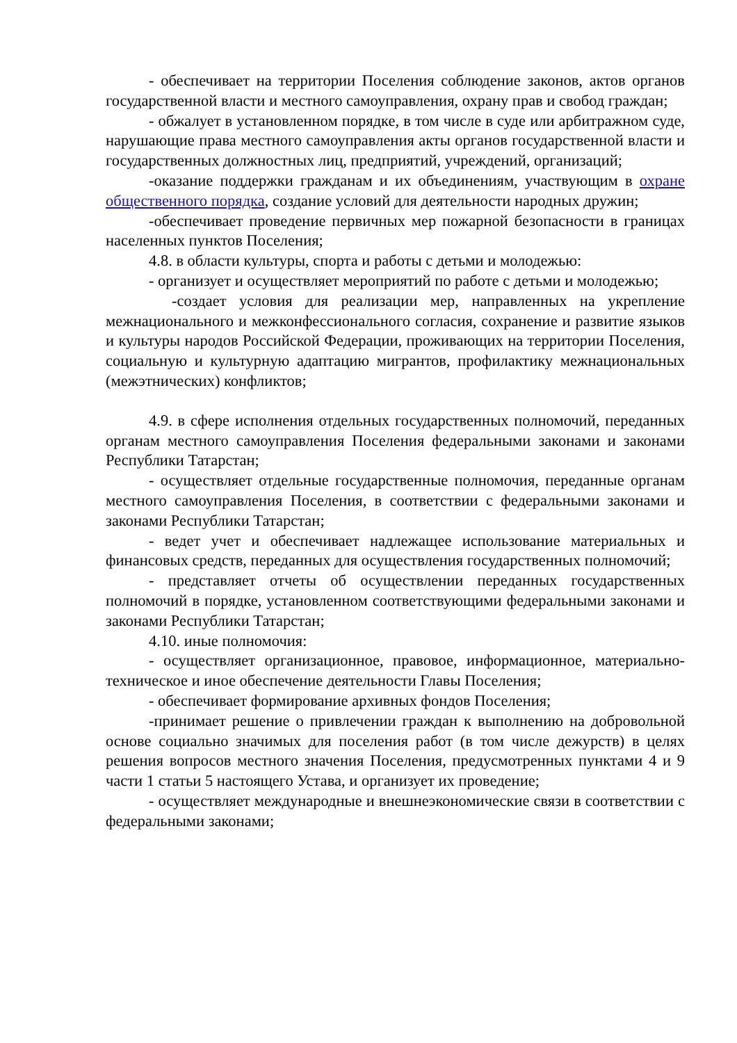- обеспечивает на территории Поселения соблюдение законов, актов органов государственной власти и местного самоуправления, охрану прав и свобод граждан;
- обжалует в установленном порядке, в том числе в суде или арбитражном суде, нарушающие права местного самоуправления акты органов государственной власти и государственных должностных лиц, предприятий, учреждений, организаций;
-оказание поддержки гражданам и их объединениям, участвующим в охране общественного порядка, создание условий для деятельности народных дружин;
-обеспечивает проведение первичных мер пожарной безопасности в границах населенных пунктов Поселения;
4.8. в области культуры, спорта и работы с детьми и молодежью:
- организует и осуществляет мероприятий по работе с детьми и молодежью;
-создает условия для реализации мер, направленных на укрепление межнационального и межконфессионального согласия, сохранение и развитие языков и культуры народов Российской Федерации, проживающих на территории Поселения, социальную и культурную адаптацию мигрантов, профилактику межнациональных (межэтнических) конфликтов;
4.9. в сфере исполнения отдельных государственных полномочий, переданных органам местного самоуправления Поселения федеральными законами и законами Республики Татарстан;
- осуществляет отдельные государственные полномочия, переданные органам местного самоуправления Поселения, в соответствии с федеральными законами и законами Республики Татарстан;
- ведет учет и обеспечивает надлежащее использование материальных и финансовых средств, переданных для осуществления государственных полномочий;
- представляет отчеты об осуществлении переданных государственных полномочий в порядке, установленном соответствующими федеральными законами и законами Республики Татарстан;
4.10. иные полномочия:
- осуществляет организационное, правовое, информационное, материально-техническое и иное обеспечение деятельности Главы Поселения;
- обеспечивает формирование архивных фондов Поселения;
-принимает решение о привлечении граждан к выполнению на добровольной основе социально значимых для поселения работ (в том числе дежурств) в целях решения вопросов местного значения Поселения, предусмотренных пунктами 4 и 9 части 1 статьи 5 настоящего Устава, и организует их проведение;
- осуществляет международные и внешнеэкономические связи в соответствии с федеральными законами;